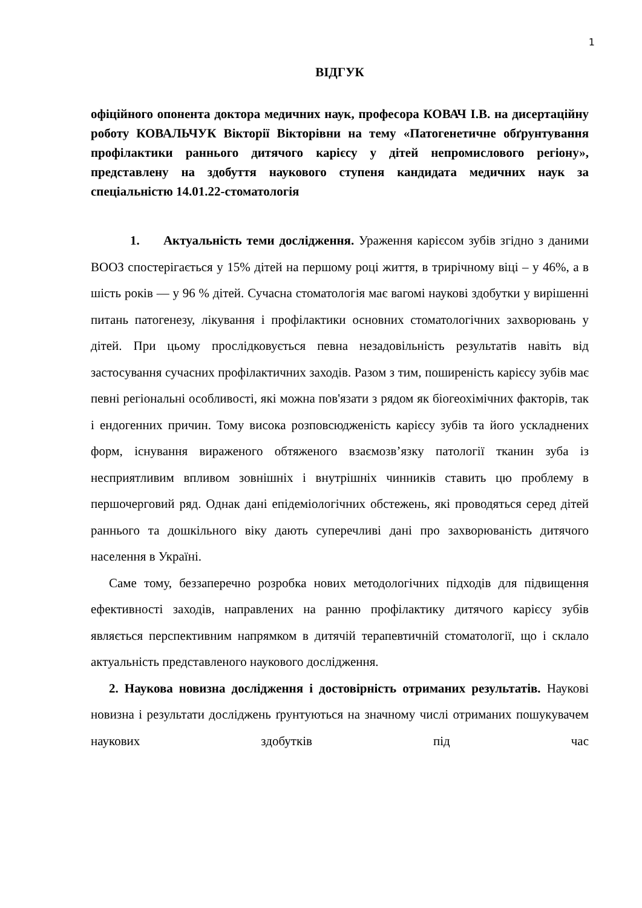1
ВІДГУК
офіційного опонента доктора медичних наук, професора КОВАЧ І.В. на дисертаційну роботу КОВАЛЬЧУК Вікторії Вікторівни на тему «Патогенетичне обґрунтування профілактики раннього дитячого карієсу у дітей непромислового регіону», представлену на здобуття наукового ступеня кандидата медичних наук за спеціальністю 14.01.22-стоматологія
1. Актуальність теми дослідження. Ураження карієсом зубів згідно з даними ВООЗ спостерігається у 15% дітей на першому році життя, в трирічному віці – у 46%, а в шість років — у 96 % дітей. Сучасна стоматологія має вагомі наукові здобутки у вирішенні питань патогенезу, лікування і профілактики основних стоматологічних захворювань у дітей. При цьому прослідковується певна незадовільність результатів навіть від застосування сучасних профілактичних заходів. Разом з тим, поширеність карієсу зубів має певні регіональні особливості, які можна пов'язати з рядом як біогеохімічних факторів, так і ендогенних причин. Тому висока розповсюдженість карієсу зубів та його ускладнених форм, існування вираженого обтяженого взаємозв’язку патології тканин зуба із несприятливим впливом зовнішніх і внутрішніх чинників ставить цю проблему в першочерговий ряд. Однак дані епідеміологічних обстежень, які проводяться серед дітей раннього та дошкільного віку дають суперечливі дані про захворюваність дитячого населення в Україні.
Саме тому, беззаперечно розробка нових методологічних підходів для підвищення ефективності заходів, направлених на ранню профілактику дитячого карієсу зубів являється перспективним напрямком в дитячій терапевтичній стоматології, що і склало актуальність представленого наукового дослідження.
2. Наукова новизна дослідження і достовірність отриманих результатів. Наукові новизна і результати досліджень ґрунтуються на значному числі отриманих пошукувачем наукових здобутків під час